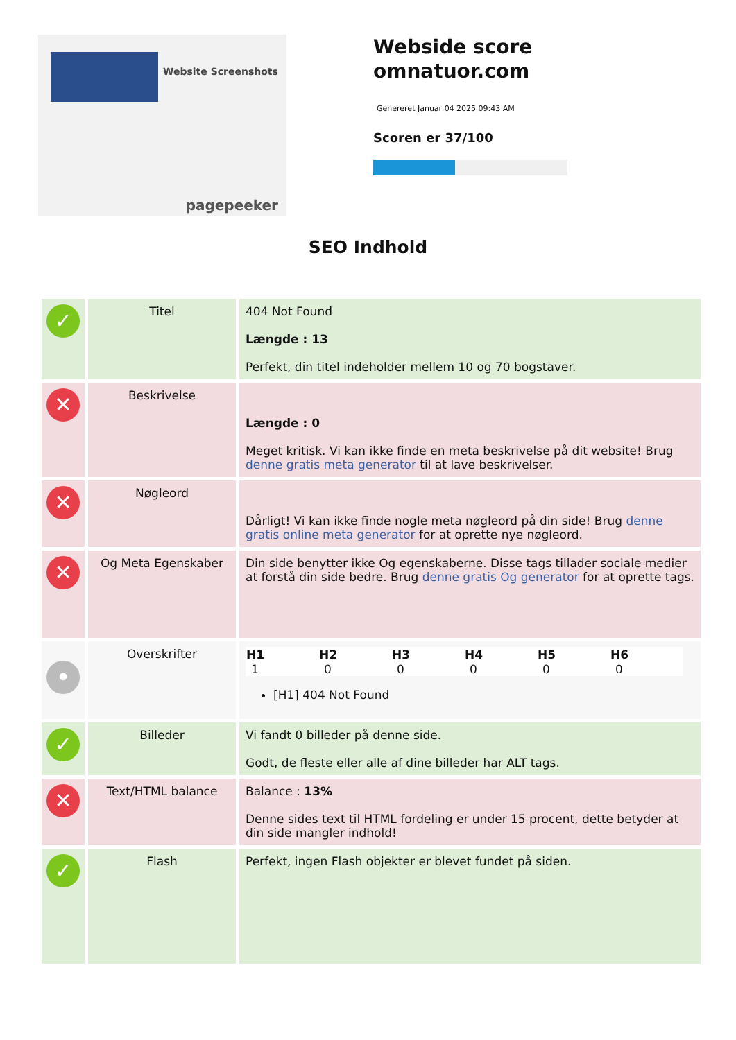Website Screenshots
pagepeeker
Webside score
omnatuor.com
Genereret Januar 04 2025 09:43 AM
Scoren er 37/100
SEO Indhold
| ✓ | Titel | 404 Not Found Længde : 13 Perfekt, din titel indeholder mellem 10 og 70 bogstaver. |
| ✕ | Beskrivelse | Længde : 0 Meget kritisk. Vi kan ikke finde en meta beskrivelse på dit website! Brug denne gratis meta generator til at lave beskrivelser. |
| ✕ | Nøgleord | Dårligt! Vi kan ikke finde nogle meta nøgleord på din side! Brug denne gratis online meta generator for at oprette nye nøgleord. |
| ✕ | Og Meta Egenskaber | Din side benytter ikke Og egenskaberne. Disse tags tillader sociale medier at forstå din side bedre. Brug denne gratis Og generator for at oprette tags. |
| • | Overskrifter | / H1 / H2 / H3 / H4 / H5 / H6 / / --- / --- / --- / --- / --- / --- / / 1 / 0 / 0 / 0 / 0 / 0 / [H1] 404 Not Found |
| ✓ | Billeder | Vi fandt 0 billeder på denne side. Godt, de fleste eller alle af dine billeder har ALT tags. |
| ✕ | Text/HTML balance | Balance : 13% Denne sides text til HTML fordeling er under 15 procent, dette betyder at din side mangler indhold! |
| ✓ | Flash | Perfekt, ingen Flash objekter er blevet fundet på siden. |